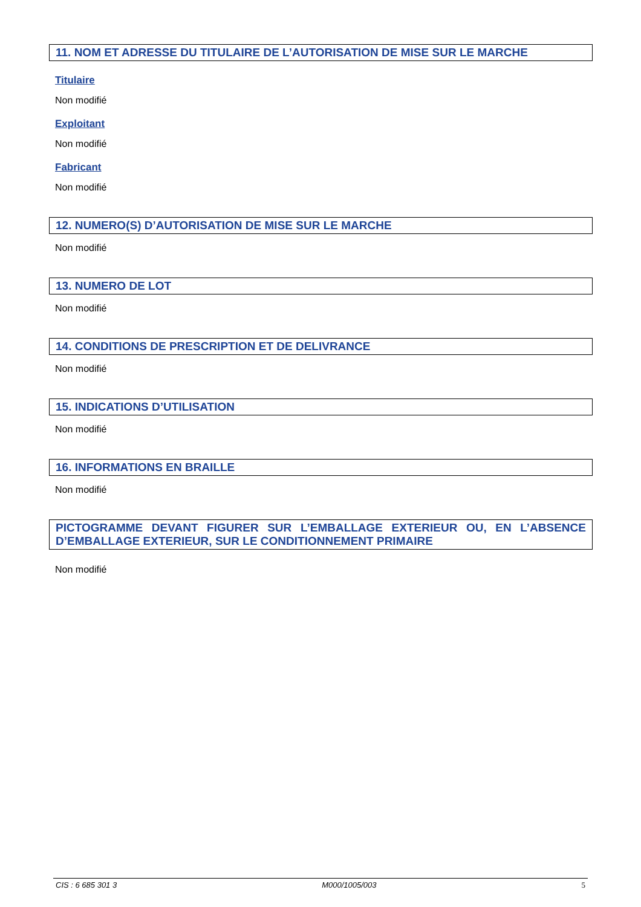11. NOM ET ADRESSE DU TITULAIRE DE L’AUTORISATION DE MISE SUR LE MARCHE
Titulaire
Non modifié
Exploitant
Non modifié
Fabricant
Non modifié
12. NUMERO(S) D’AUTORISATION DE MISE SUR LE MARCHE
Non modifié
13. NUMERO DE LOT
Non modifié
14. CONDITIONS DE PRESCRIPTION ET DE DELIVRANCE
Non modifié
15. INDICATIONS D’UTILISATION
Non modifié
16. INFORMATIONS EN BRAILLE
Non modifié
PICTOGRAMME DEVANT FIGURER SUR L’EMBALLAGE EXTERIEUR OU, EN L’ABSENCE D’EMBALLAGE EXTERIEUR, SUR LE CONDITIONNEMENT PRIMAIRE
Non modifié
CIS : 6 685 301 3 M000/1005/003 5